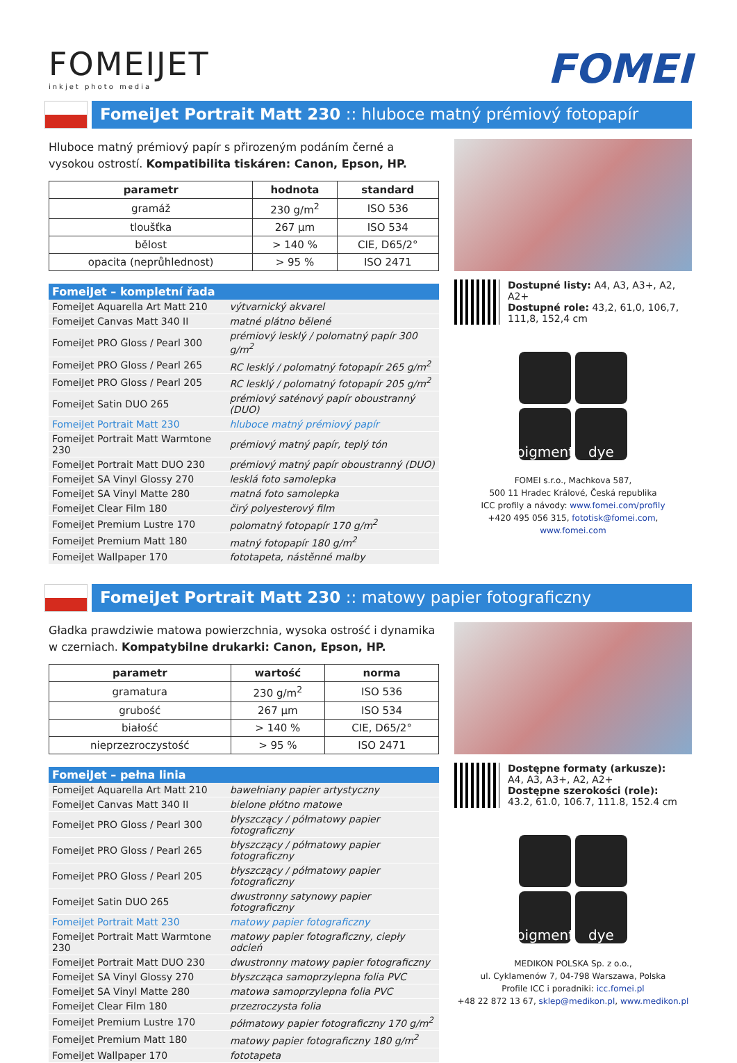FOMEIJET
inkjet photo media
FOMEI
FomeiJet Portrait Matt 230 :: hluboce matný prémiový fotopapír
Hluboce matný prémiový papír s přirozeným podáním černé a vysokou ostrostí. Kompatibilita tiskáren: Canon, Epson, HP.
| parametr | hodnota | standard |
| --- | --- | --- |
| gramáž | 230 g/m<sup>2</sup> | ISO 536 |
| tloušťka | 267 µm | ISO 534 |
| bělost | > 140 % | CIE, D65/2° |
| opacita (neprůhlednost) | > 95 % | ISO 2471 |
| FomeiJet – kompletní řada | |
| --- | --- |
| FomeiJet Aquarella Art Matt 210 | výtvarnický akvarel |
| FomeiJet Canvas Matt 340 II | matné plátno bělené |
| FomeiJet PRO Gloss / Pearl 300 | prémiový lesklý / polomatný papír 300 g/m<sup>2</sup> |
| FomeiJet PRO Gloss / Pearl 265 | RC lesklý / polomatný fotopapír 265 g/m<sup>2</sup> |
| FomeiJet PRO Gloss / Pearl 205 | RC lesklý / polomatný fotopapír 205 g/m<sup>2</sup> |
| FomeiJet Satin DUO 265 | prémiový saténový papír oboustranný (DUO) |
| FomeiJet Portrait Matt 230 | hluboce matný prémiový papír |
| FomeiJet Portrait Matt Warmtone 230 | prémiový matný papír, teplý tón |
| FomeiJet Portrait Matt DUO 230 | prémiový matný papír oboustranný (DUO) |
| FomeiJet SA Vinyl Glossy 270 | lesklá foto samolepka |
| FomeiJet SA Vinyl Matte 280 | matná foto samolepka |
| FomeiJet Clear Film 180 | čirý polyesterový film |
| FomeiJet Premium Lustre 170 | polomatný fotopapír 170 g/m<sup>2</sup> |
| FomeiJet Premium Matt 180 | matný fotopapír 180 g/m<sup>2</sup> |
| FomeiJet Wallpaper 170 | fototapeta, nástěnné malby |
Dostupné listy: A4, A3, A3+, A2, A2+
Dostupné role: 43,2, 61,0, 106,7, 111,8, 152,4 cm
pigment
dye
FOMEI s.r.o., Machkova 587,
500 11 Hradec Králové, Česká republika
ICC profily a návody: www.fomei.com/profily
+420 495 056 315, fototisk@fomei.com, www.fomei.com
FomeiJet Portrait Matt 230 :: matowy papier fotograficzny
Gładka prawdziwie matowa powierzchnia, wysoka ostrość i dynamika w czerniach. Kompatybilne drukarki: Canon, Epson, HP.
| parametr | wartość | norma |
| --- | --- | --- |
| gramatura | 230 g/m<sup>2</sup> | ISO 536 |
| grubość | 267 µm | ISO 534 |
| białość | > 140 % | CIE, D65/2° |
| nieprzezroczystość | > 95 % | ISO 2471 |
| FomeiJet – pełna linia | |
| --- | --- |
| FomeiJet Aquarella Art Matt 210 | bawełniany papier artystyczny |
| FomeiJet Canvas Matt 340 II | bielone płótno matowe |
| FomeiJet PRO Gloss / Pearl 300 | błyszczący / półmatowy papier fotograficzny |
| FomeiJet PRO Gloss / Pearl 265 | błyszczący / półmatowy papier fotograficzny |
| FomeiJet PRO Gloss / Pearl 205 | błyszczący / półmatowy papier fotograficzny |
| FomeiJet Satin DUO 265 | dwustronny satynowy papier fotograficzny |
| FomeiJet Portrait Matt 230 | matowy papier fotograficzny |
| FomeiJet Portrait Matt Warmtone 230 | matowy papier fotograficzny, ciepły odcień |
| FomeiJet Portrait Matt DUO 230 | dwustronny matowy papier fotograficzny |
| FomeiJet SA Vinyl Glossy 270 | błyszcząca samoprzylepna folia PVC |
| FomeiJet SA Vinyl Matte 280 | matowa samoprzylepna folia PVC |
| FomeiJet Clear Film 180 | przezroczysta folia |
| FomeiJet Premium Lustre 170 | półmatowy papier fotograficzny 170 g/m<sup>2</sup> |
| FomeiJet Premium Matt 180 | matowy papier fotograficzny 180 g/m<sup>2</sup> |
| FomeiJet Wallpaper 170 | fototapeta |
Dostępne formaty (arkusze):
A4, A3, A3+, A2, A2+
Dostępne szerokości (role):
43.2, 61.0, 106.7, 111.8, 152.4 cm
pigment
dye
MEDIKON POLSKA Sp. z o.o.,
ul. Cyklamenów 7, 04-798 Warszawa, Polska
Profile ICC i poradniki: icc.fomei.pl
+48 22 872 13 67, sklep@medikon.pl, www.medikon.pl